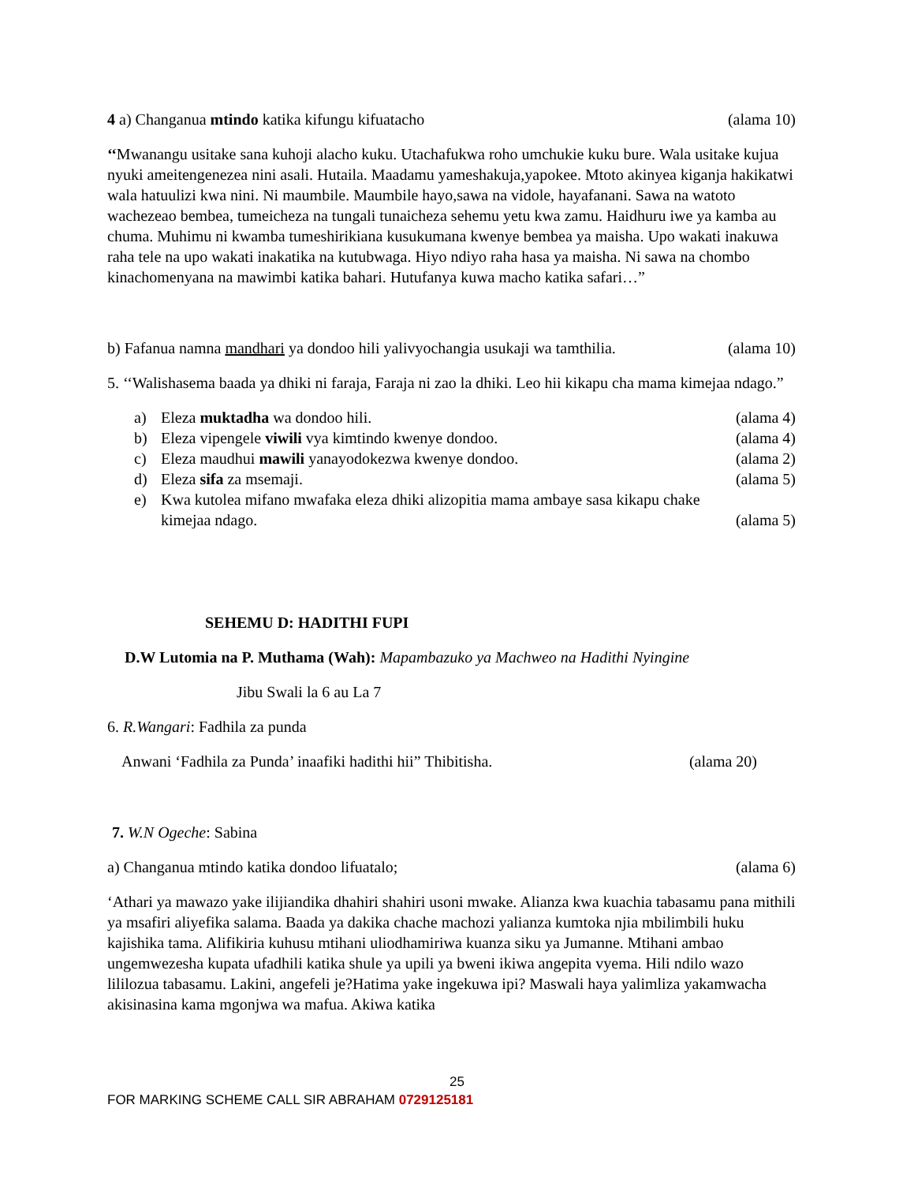4 a) Changanua mtindo katika kifungu kifuatacho (alama 10)
‘‘Mwanangu usitake sana kuhoji alacho kuku. Utachafukwa roho umchukie kuku bure. Wala usitake kujua nyuki ameitengenezea nini asali. Hutaila. Maadamu yameshakuja,yapokee. Mtoto akinyea kiganja hakikatwi wala hatuulizi kwa nini. Ni maumbile. Maumbile hayo,sawa na vidole, hayafanani. Sawa na watoto wachezeao bembea, tumeicheza na tungali tunaicheza sehemu yetu kwa zamu. Haidhuru iwe ya kamba au chuma. Muhimu ni kwamba tumeshirikiana kusukumana kwenye bembea ya maisha. Upo wakati inakuwa raha tele na upo wakati inakatika na kutubwaga. Hiyo ndiyo raha hasa ya maisha. Ni sawa na chombo kinachomenyana na mawimbi katika bahari. Hutufanya kuwa macho katika safari…”
b) Fafanua namna mandhari ya dondoo hili yalivyochangia usukaji wa tamthilia. (alama 10)
5. ‘‘Walishasema baada ya dhiki ni faraja, Faraja ni zao la dhiki. Leo hii kikapu cha mama kimejaa ndago.”
a) Eleza muktadha wa dondoo hili. (alama 4)
b) Eleza vipengele viwili vya kimtindo kwenye dondoo. (alama 4)
c) Eleza maudhui mawili yanayodokezwa kwenye dondoo. (alama 2)
d) Eleza sifa za msemaji. (alama 5)
e) Kwa kutolea mifano mwafaka eleza dhiki alizopitia mama ambaye sasa kikapu chake
kimejaa ndago. (alama 5)
SEHEMU D: HADITHI FUPI
D.W Lutomia na P. Muthama (Wah): Mapambazuko ya Machweo na Hadithi Nyingine
Jibu Swali la 6 au La 7
6. R.Wangari: Fadhila za punda
Anwani ‘Fadhila za Punda’ inaafiki hadithi hii” Thibitisha. (alama 20)
7. W.N Ogeche: Sabina
a) Changanua mtindo katika dondoo lifuatalo; (alama 6)
‘Athari ya mawazo yake ilijiandika dhahiri shahiri usoni mwake. Alianza kwa kuachia tabasamu pana mithili ya msafiri aliyefika salama. Baada ya dakika chache machozi yalianza kumtoka njia mbilimbili huku kajishika tama. Alifikiria kuhusu mtihani uliodhamiriwa kuanza siku ya Jumanne. Mtihani ambao ungemwezesha kupata ufadhili katika shule ya upili ya bweni ikiwa angepita vyema. Hili ndilo wazo lililozua tabasamu. Lakini, angefeli je?Hatima yake ingekuwa ipi? Maswali haya yalimliza yakamwacha akisinasina kama mgonjwa wa mafua. Akiwa katika
25
FOR MARKING SCHEME CALL SIR ABRAHAM 0729125181